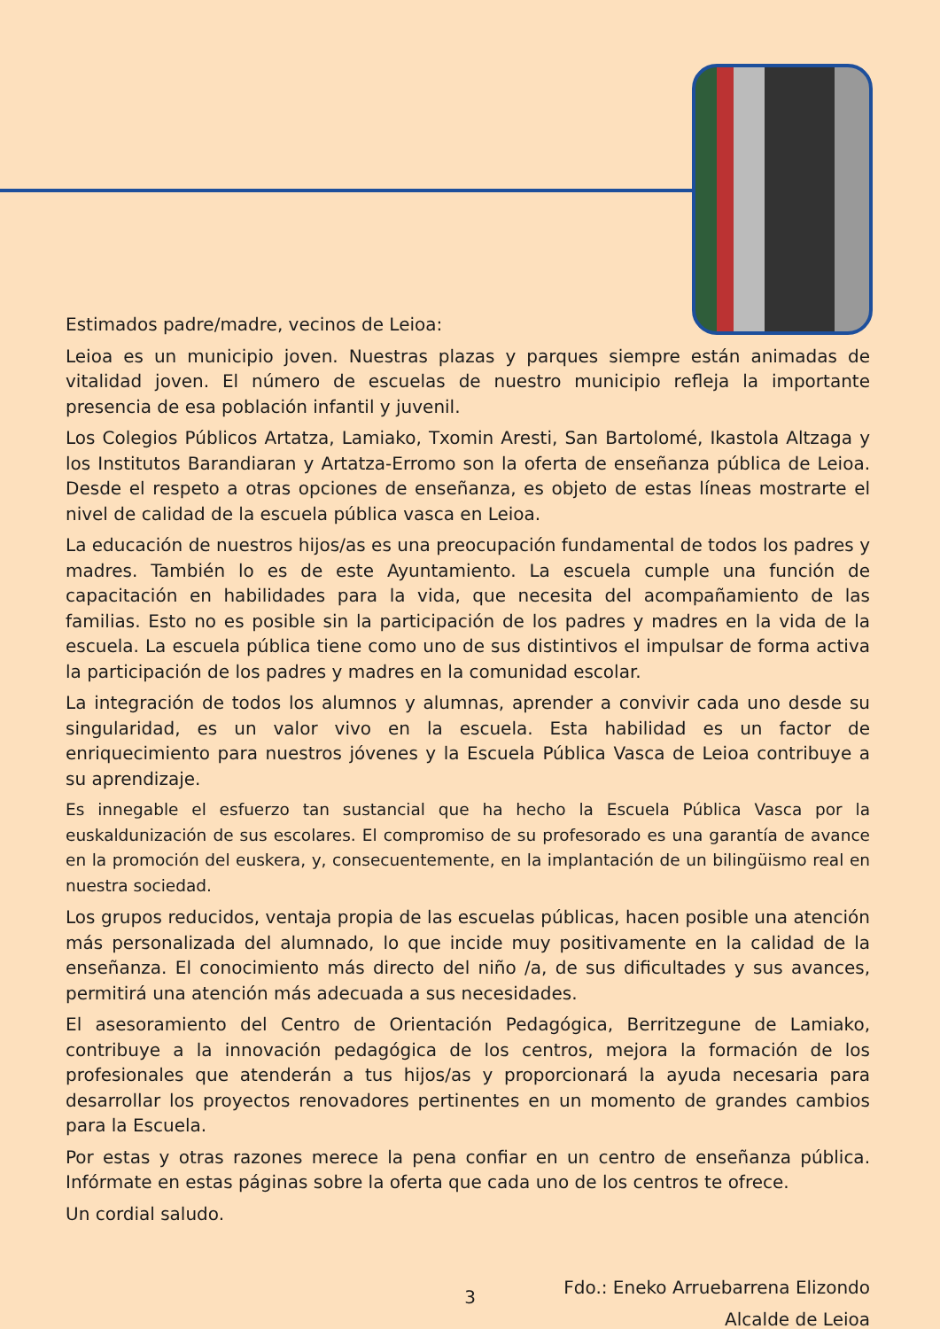Estimados padre/madre, vecinos de Leioa:
Leioa es un municipio joven. Nuestras plazas y parques siempre están animadas de vitalidad joven. El número de escuelas de nuestro municipio refleja la importante presencia de esa población infantil y juvenil.
Los Colegios Públicos Artatza, Lamiako, Txomin Aresti, San Bartolomé, Ikastola Altzaga y los Institutos Barandiaran y Artatza-Erromo son la oferta de enseñanza pública de Leioa. Desde el respeto a otras opciones de enseñanza, es objeto de estas líneas mostrarte el nivel de calidad de la escuela pública vasca en Leioa.
La educación de nuestros hijos/as es una preocupación fundamental de todos los padres y madres. También lo es de este Ayuntamiento. La escuela cumple una función de capacitación en habilidades para la vida, que necesita del acompañamiento de las familias. Esto no es posible sin la participación de los padres y madres en la vida de la escuela. La escuela pública tiene como uno de sus distintivos el impulsar de forma activa la participación de los padres y madres en la comunidad escolar.
La integración de todos los alumnos y alumnas, aprender a convivir cada uno desde su singularidad, es un valor vivo en la escuela. Esta habilidad es un factor de enriquecimiento para nuestros jóvenes y la Escuela Pública Vasca de Leioa contribuye a su aprendizaje.
Es innegable el esfuerzo tan sustancial que ha hecho la Escuela Pública Vasca por la euskaldunización de sus escolares. El compromiso de su profesorado es una garantía de avance en la promoción del euskera, y, consecuentemente, en la implantación de un bilingüismo real en nuestra sociedad.
Los grupos reducidos, ventaja propia de las escuelas públicas, hacen posible una atención más personalizada del alumnado, lo que incide muy positivamente en la calidad de la enseñanza. El conocimiento más directo del niño /a, de sus dificultades y sus avances, permitirá una atención más adecuada a sus necesidades.
El asesoramiento del Centro de Orientación Pedagógica, Berritzegune de Lamiako, contribuye a la innovación pedagógica de los centros, mejora la formación de los profesionales que atenderán a tus hijos/as y proporcionará la ayuda necesaria para desarrollar los proyectos renovadores pertinentes en un momento de grandes cambios para la Escuela.
Por estas y otras razones merece la pena confiar en un centro de enseñanza pública. Infórmate en estas páginas sobre la oferta que cada uno de los centros te ofrece.
Un cordial saludo.
Fdo.: Eneko Arruebarrena Elizondo
Alcalde de Leioa
3